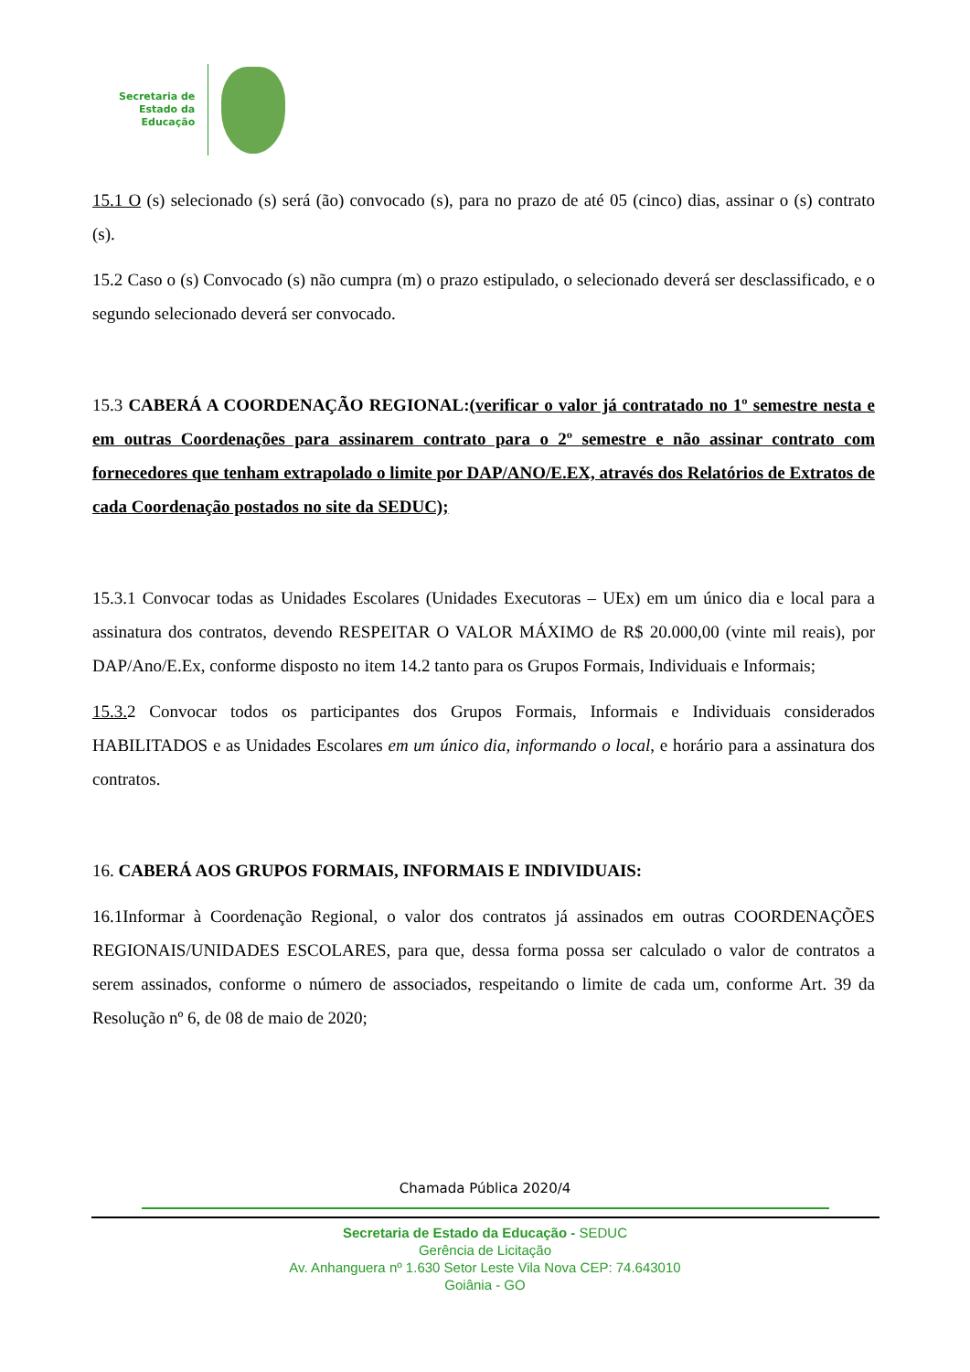Secretaria de
Estado da
Educação
15.1 O (s) selecionado (s) será (ão) convocado (s), para no prazo de até 05 (cinco) dias, assinar o (s) contrato (s).
15.2 Caso o (s) Convocado (s) não cumpra (m) o prazo estipulado, o selecionado deverá ser desclassificado, e o segundo selecionado deverá ser convocado.
15.3 CABERÁ A COORDENAÇÃO REGIONAL:(verificar o valor já contratado no 1º semestre nesta e em outras Coordenações para assinarem contrato para o 2º semestre e não assinar contrato com fornecedores que tenham extrapolado o limite por DAP/ANO/E.EX, através dos Relatórios de Extratos de cada Coordenação postados no site da SEDUC);
15.3.1 Convocar todas as Unidades Escolares (Unidades Executoras – UEx) em um único dia e local para a assinatura dos contratos, devendo RESPEITAR O VALOR MÁXIMO de R$ 20.000,00 (vinte mil reais), por DAP/Ano/E.Ex, conforme disposto no item 14.2 tanto para os Grupos Formais, Individuais e Informais;
15.3. 2 Convocar todos os participantes dos Grupos Formais, Informais e Individuais considerados HABILITADOS e as Unidades Escolares em um único dia, informando o local, e horário para a assinatura dos contratos.
16. CABERÁ AOS GRUPOS FORMAIS, INFORMAIS E INDIVIDUAIS:
16.1Informar à Coordenação Regional, o valor dos contratos já assinados em outras COORDENAÇÕES REGIONAIS/UNIDADES ESCOLARES, para que, dessa forma possa ser calculado o valor de contratos a serem assinados, conforme o número de associados, respeitando o limite de cada um, conforme Art. 39 da Resolução nº 6, de 08 de maio de 2020;
Chamada Pública 2020/4
Secretaria de Estado da Educação - SEDUC
Gerência de Licitação
Av. Anhanguera nº 1.630 Setor Leste Vila Nova CEP: 74.643010
Goiânia - GO